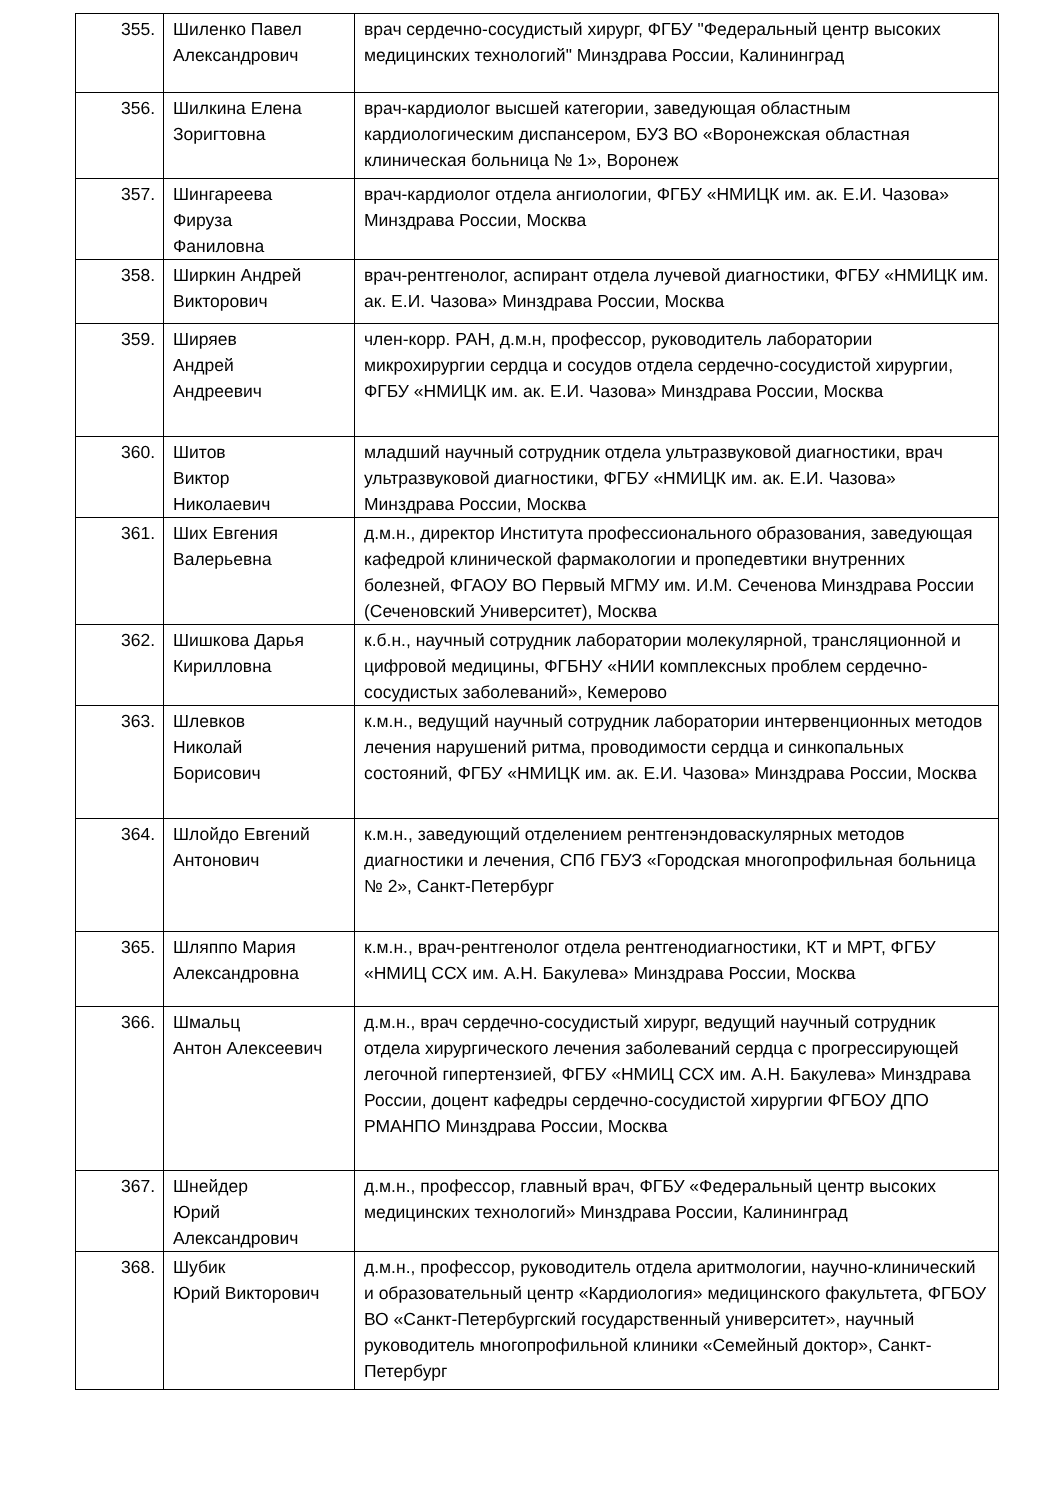| 355. | Шиленко Павел Александрович | врач сердечно-сосудистый хирург, ФГБУ "Федеральный центр высоких медицинских технологий" Минздрава России, Калининград |
| 356. | Шилкина Елена Зоригтовна | врач-кардиолог высшей категории, заведующая областным кардиологическим диспансером, БУЗ ВО «Воронежская областная клиническая больница № 1», Воронеж |
| 357. | Шингареева Фируза Фаниловна | врач-кардиолог отдела ангиологии, ФГБУ «НМИЦК им. ак. Е.И. Чазова» Минздрава России, Москва |
| 358. | Ширкин Андрей Викторович | врач-рентгенолог, аспирант отдела лучевой диагностики, ФГБУ «НМИЦК им. ак. Е.И. Чазова» Минздрава России, Москва |
| 359. | Ширяев Андрей Андреевич | член-корр. РАН, д.м.н, профессор, руководитель лаборатории микрохирургии сердца и сосудов отдела сердечно-сосудистой хирургии, ФГБУ «НМИЦК им. ак. Е.И. Чазова» Минздрава России, Москва |
| 360. | Шитов Виктор Николаевич | младший научный сотрудник отдела ультразвуковой диагностики, врач ультразвуковой диагностики, ФГБУ «НМИЦК им. ак. Е.И. Чазова» Минздрава России, Москва |
| 361. | Ших Евгения Валерьевна | д.м.н., директор Института профессионального образования, заведующая кафедрой клинической фармакологии и пропедевтики внутренних болезней, ФГАОУ ВО Первый МГМУ им. И.М. Сеченова Минздрава России (Сеченовский Университет), Москва |
| 362. | Шишкова Дарья Кирилловна | к.б.н., научный сотрудник лаборатории молекулярной, трансляционной и цифровой медицины, ФГБНУ «НИИ комплексных проблем сердечно-сосудистых заболеваний», Кемерово |
| 363. | Шлевков Николай Борисович | к.м.н., ведущий научный сотрудник лаборатории интервенционных методов лечения нарушений ритма, проводимости сердца и синкопальных состояний, ФГБУ «НМИЦК им. ак. Е.И. Чазова» Минздрава России, Москва |
| 364. | Шлойдо Евгений Антонович | к.м.н., заведующий отделением рентгенэндоваскулярных методов диагностики и лечения, СПб ГБУЗ «Городская многопрофильная больница № 2», Санкт-Петербург |
| 365. | Шляппо Мария Александровна | к.м.н., врач-рентгенолог отдела рентгенодиагностики, КТ и МРТ, ФГБУ «НМИЦ ССХ им. А.Н. Бакулева» Минздрава России, Москва |
| 366. | Шмальц Антон Алексеевич | д.м.н., врач сердечно-сосудистый хирург, ведущий научный сотрудник отдела хирургического лечения заболеваний сердца с прогрессирующей легочной гипертензией, ФГБУ «НМИЦ ССХ им. А.Н. Бакулева» Минздрава России, доцент кафедры сердечно-сосудистой хирургии ФГБОУ ДПО РМАНПО Минздрава России, Москва |
| 367. | Шнейдер Юрий Александрович | д.м.н., профессор, главный врач, ФГБУ «Федеральный центр высоких медицинских технологий» Минздрава России, Калининград |
| 368. | Шубик Юрий Викторович | д.м.н., профессор, руководитель отдела аритмологии, научно-клинический и образовательный центр «Кардиология» медицинского факультета, ФГБОУ ВО «Санкт-Петербургский государственный университет», научный руководитель многопрофильной клиники «Семейный доктор», Санкт-Петербург |